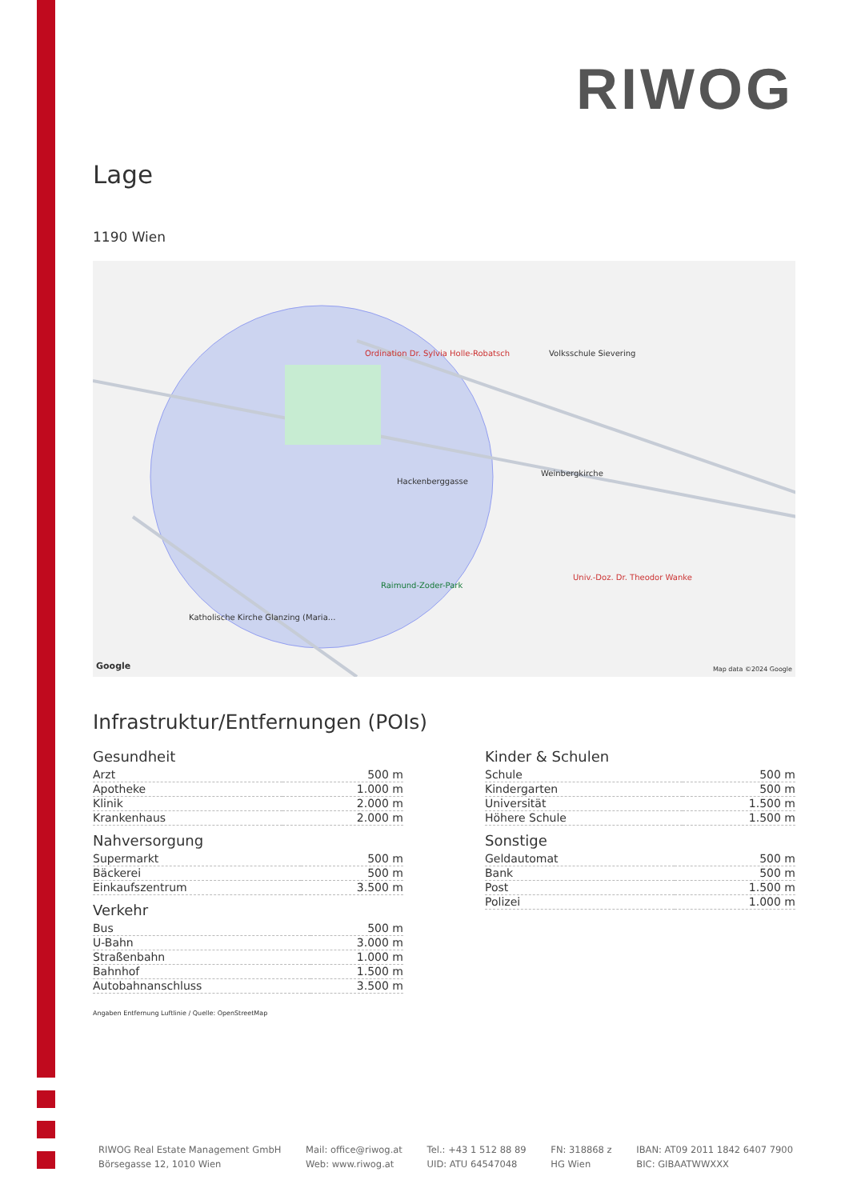RIWOG
Lage
1190 Wien
Ordination Dr. Sylvia Holle-Robatsch
Volksschule Sievering
Weinbergkirche
Raimund-Zoder-Park
Univ.-Doz. Dr. Theodor Wanke
Katholische Kirche Glanzing (Maria...
Hackenberggasse
Google Map data ©2024 Google
Infrastruktur/Entfernungen (POIs)
Gesundheit
| Arzt | 500 m |
| Apotheke | 1.000 m |
| Klinik | 2.000 m |
| Krankenhaus | 2.000 m |
Nahversorgung
| Supermarkt | 500 m |
| Bäckerei | 500 m |
| Einkaufszentrum | 3.500 m |
Verkehr
| Bus | 500 m |
| U-Bahn | 3.000 m |
| Straßenbahn | 1.000 m |
| Bahnhof | 1.500 m |
| Autobahnanschluss | 3.500 m |
Kinder & Schulen
| Schule | 500 m |
| Kindergarten | 500 m |
| Universität | 1.500 m |
| Höhere Schule | 1.500 m |
Sonstige
| Geldautomat | 500 m |
| Bank | 500 m |
| Post | 1.500 m |
| Polizei | 1.000 m |
Angaben Entfernung Luftlinie / Quelle: OpenStreetMap
RIWOG Real Estate Management GmbH
Börsegasse 12, 1010 Wien
Mail: office@riwog.at
Web: www.riwog.at
Tel.: +43 1 512 88 89
UID: ATU 64547048
FN: 318868 z
HG Wien
IBAN: AT09 2011 1842 6407 7900
BIC: GIBAATWWXXX